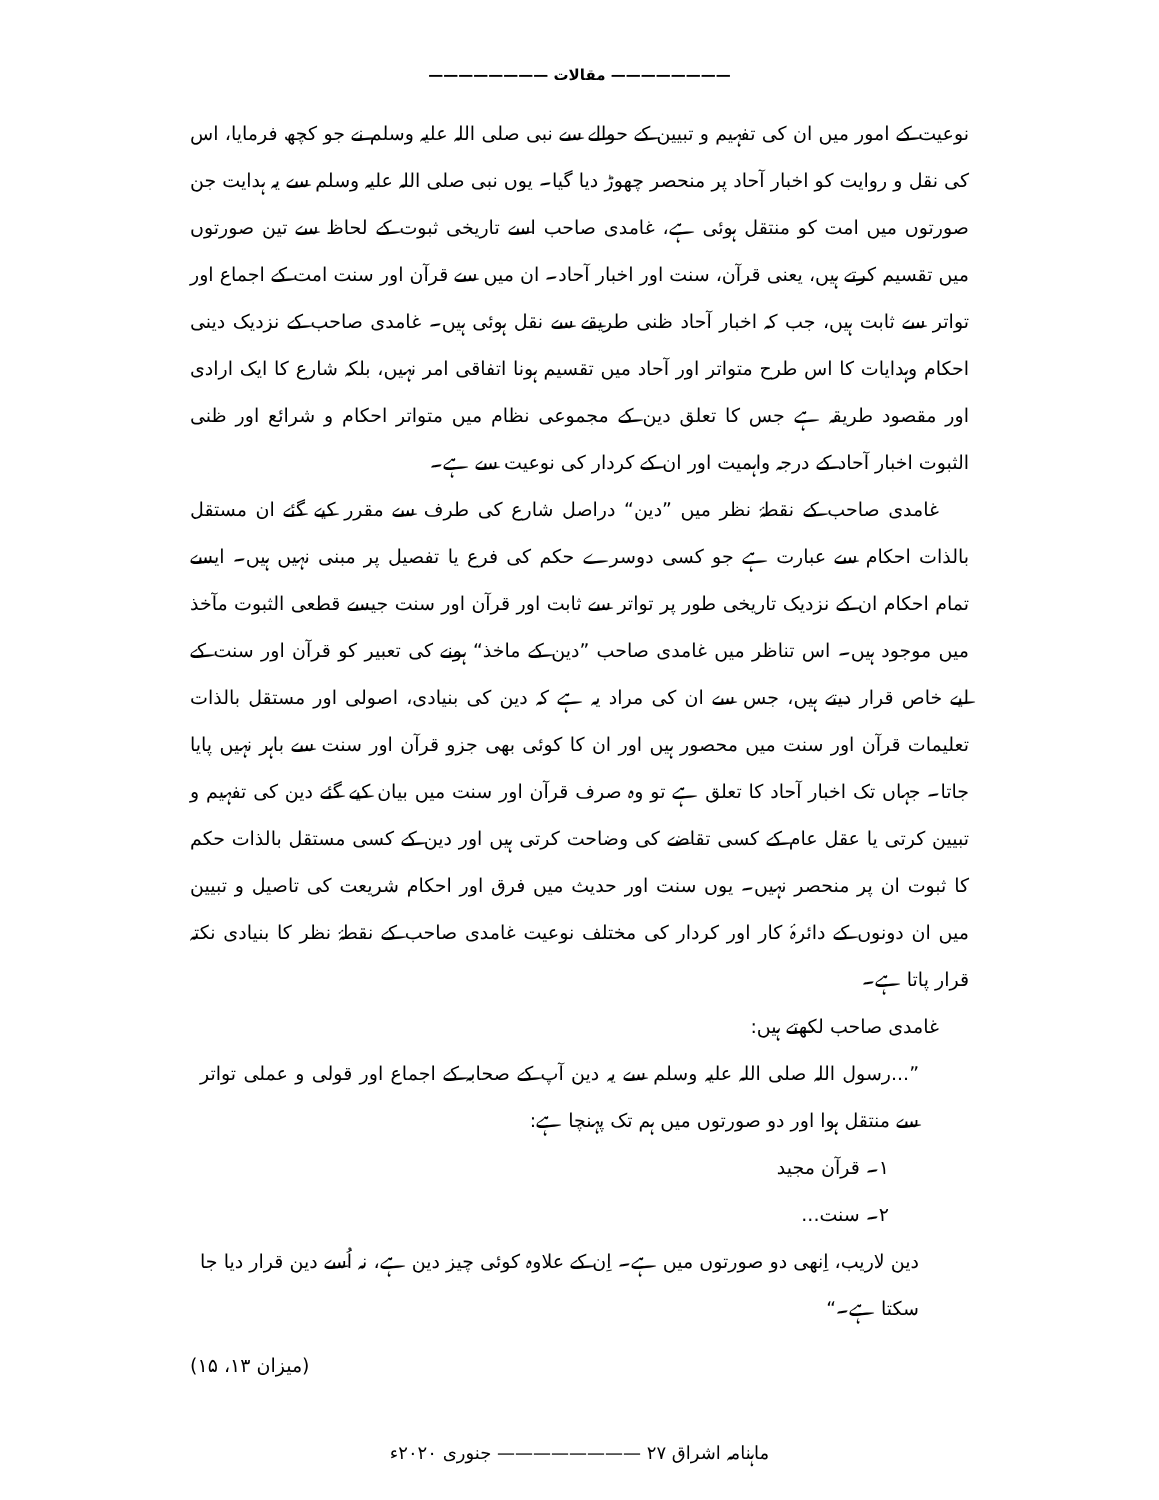———————— مقالات ————————
نوعیت کے امور میں ان کی تفہیم و تبیین کے حوالے سے نبی صلی اللہ علیہ وسلم نے جو کچھ فرمایا، اس کی نقل و روایت کو اخبار آحاد پر منحصر چھوڑ دیا گیا۔ یوں نبی صلی اللہ علیہ وسلم سے یہ ہدایت جن صورتوں میں امت کو منتقل ہوئی ہے، غامدی صاحب اسے تاریخی ثبوت کے لحاظ سے تین صورتوں میں تقسیم کرتے ہیں، یعنی قرآن، سنت اور اخبار آحاد۔ ان میں سے قرآن اور سنت امت کے اجماع اور تواتر سے ثابت ہیں، جب کہ اخبار آحاد ظنی طریقے سے نقل ہوئی ہیں۔ غامدی صاحب کے نزدیک دینی احکام وہدایات کا اس طرح متواتر اور آحاد میں تقسیم ہونا اتفاقی امر نہیں، بلکہ شارع کا ایک ارادی اور مقصود طریقہ ہے جس کا تعلق دین کے مجموعی نظام میں متواتر احکام و شرائع اور ظنی الثبوت اخبار آحاد کے درجہ واہمیت اور ان کے کردار کی نوعیت سے ہے۔
غامدی صاحب کے نقطۂ نظر میں ”دین“ دراصل شارع کی طرف سے مقرر کیے گئے ان مستقل بالذات احکام سے عبارت ہے جو کسی دوسرے حکم کی فرع یا تفصیل پر مبنی نہیں ہیں۔ ایسے تمام احکام ان کے نزدیک تاریخی طور پر تواتر سے ثابت اور قرآن اور سنت جیسے قطعی الثبوت مآخذ میں موجود ہیں۔ اس تناظر میں غامدی صاحب ”دین کے ماخذ“ ہونے کی تعبیر کو قرآن اور سنت کے لیے خاص قرار دیتے ہیں، جس سے ان کی مراد یہ ہے کہ دین کی بنیادی، اصولی اور مستقل بالذات تعلیمات قرآن اور سنت میں محصور ہیں اور ان کا کوئی بھی جزو قرآن اور سنت سے باہر نہیں پایا جاتا۔ جہاں تک اخبار آحاد کا تعلق ہے تو وہ صرف قرآن اور سنت میں بیان کیے گئے دین کی تفہیم و تبیین کرتی یا عقل عام کے کسی تقاضے کی وضاحت کرتی ہیں اور دین کے کسی مستقل بالذات حکم کا ثبوت ان پر منحصر نہیں۔ یوں سنت اور حدیث میں فرق اور احکام شریعت کی تاصیل و تبیین میں ان دونوں کے دائرۂ کار اور کردار کی مختلف نوعیت غامدی صاحب کے نقطۂ نظر کا بنیادی نکتہ قرار پاتا ہے۔
غامدی صاحب لکھتے ہیں:
”...رسول اللہ صلی اللہ علیہ وسلم سے یہ دین آپ کے صحابہ کے اجماع اور قولی و عملی تواتر سے منتقل ہوا اور دو صورتوں میں ہم تک پہنچا ہے:
۱۔ قرآن مجید
۲۔ سنت...
دین لاریب، اِنھی دو صورتوں میں ہے۔ اِن کے علاوہ کوئی چیز دین ہے، نہ اُسے دین قرار دیا جا سکتا ہے۔“
(میزان ۱۳، ۱۵)
ماہنامہ اشراق ۲۷ ———————— جنوری ۲۰۲۰ء